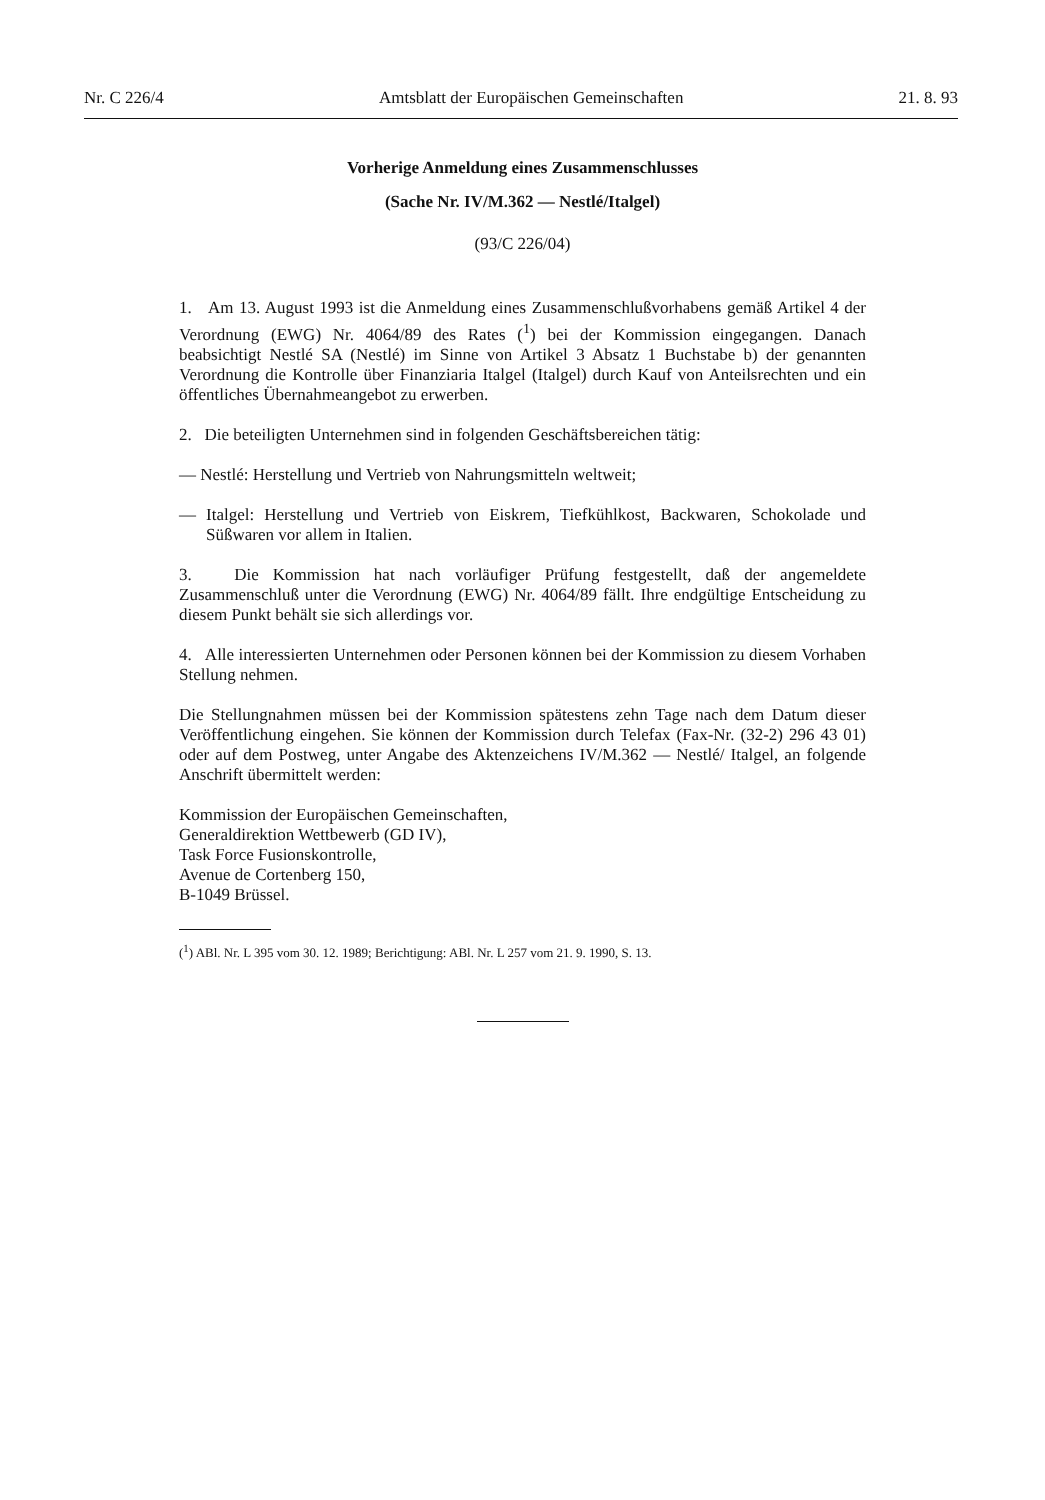Nr. C 226/4 Amtsblatt der Europäischen Gemeinschaften 21. 8. 93
Vorherige Anmeldung eines Zusammenschlusses
(Sache Nr. IV/M.362 — Nestlé/Italgel)
(93/C 226/04)
1. Am 13. August 1993 ist die Anmeldung eines Zusammenschlußvorhabens gemäß Artikel 4 der Verordnung (EWG) Nr. 4064/89 des Rates (<sup>1</sup>) bei der Kommission eingegangen. Danach beabsichtigt Nestlé SA (Nestlé) im Sinne von Artikel 3 Absatz 1 Buchstabe b) der genannten Verordnung die Kontrolle über Finanziaria Italgel (Italgel) durch Kauf von Anteilsrechten und ein öffentliches Übernahmeangebot zu erwerben.
2. Die beteiligten Unternehmen sind in folgenden Geschäftsbereichen tätig:
— Nestlé: Herstellung und Vertrieb von Nahrungsmitteln weltweit;
— Italgel: Herstellung und Vertrieb von Eiskrem, Tiefkühlkost, Backwaren, Schokolade und Süßwaren vor allem in Italien.
3. Die Kommission hat nach vorläufiger Prüfung festgestellt, daß der angemeldete Zusammenschluß unter die Verordnung (EWG) Nr. 4064/89 fällt. Ihre endgültige Entscheidung zu diesem Punkt behält sie sich allerdings vor.
4. Alle interessierten Unternehmen oder Personen können bei der Kommission zu diesem Vorhaben Stellung nehmen.
Die Stellungnahmen müssen bei der Kommission spätestens zehn Tage nach dem Datum dieser Veröffentlichung eingehen. Sie können der Kommission durch Telefax (Fax-Nr. (32-2) 296 43 01) oder auf dem Postweg, unter Angabe des Aktenzeichens IV/M.362 — Nestlé/ Italgel, an folgende Anschrift übermittelt werden:
Kommission der Europäischen Gemeinschaften,
Generaldirektion Wettbewerb (GD IV),
Task Force Fusionskontrolle,
Avenue de Cortenberg 150,
B-1049 Brüssel.
(<sup>1</sup>) ABl. Nr. L 395 vom 30. 12. 1989; Berichtigung: ABl. Nr. L 257 vom 21. 9. 1990, S. 13.